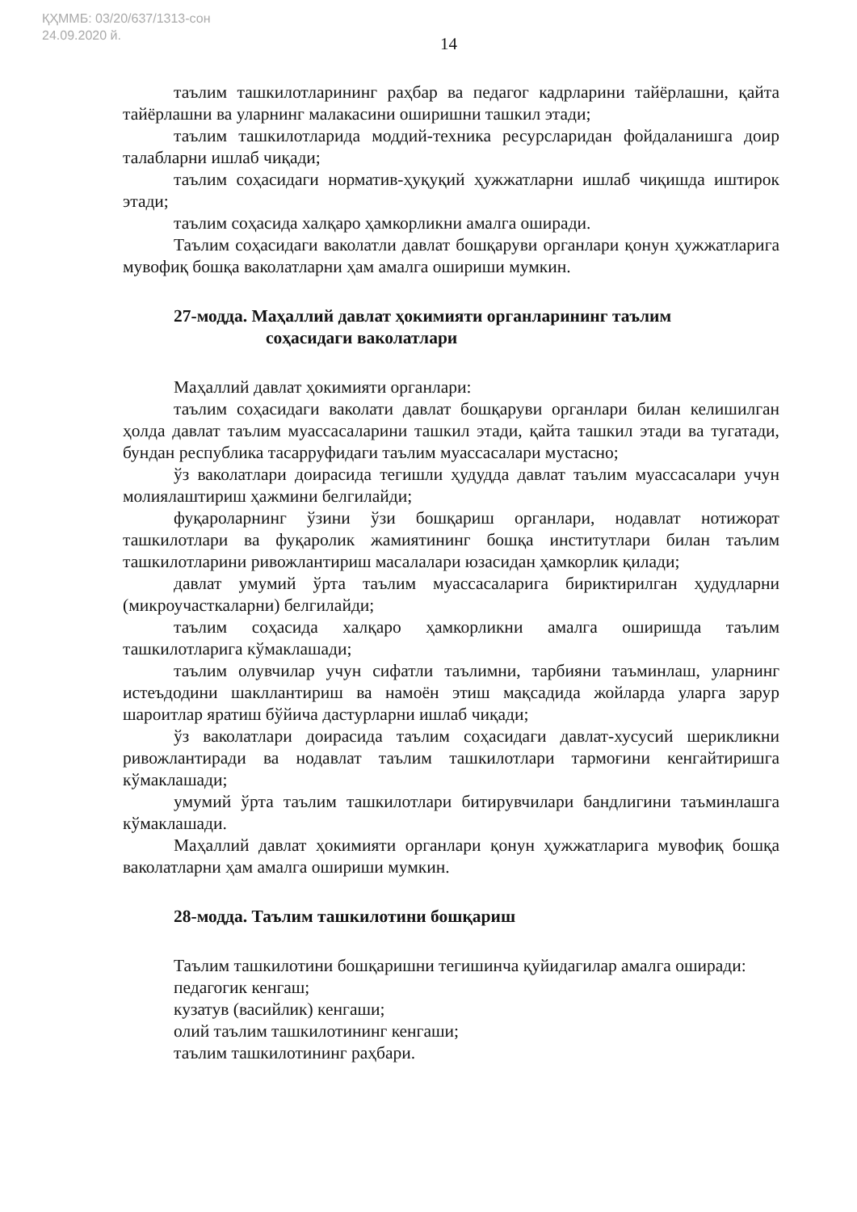ҚҲММБ: 03/20/637/1313-сон
24.09.2020 й.
14
таълим ташкилотларининг раҳбар ва педагог кадрларини тайёрлашни, қайта тайёрлашни ва уларнинг малакасини оширишни ташкил этади;
таълим ташкилотларида моддий-техника ресурсларидан фойдаланишга доир талабларни ишлаб чиқади;
таълим соҳасидаги норматив-ҳуқуқий ҳужжатларни ишлаб чиқишда иштирок этади;
таълим соҳасида халқаро ҳамкорликни амалга оширади.
Таълим соҳасидаги ваколатли давлат бошқаруви органлари қонун ҳужжатларига мувофиқ бошқа ваколатларни ҳам амалга ошириши мумкин.
27-модда. Маҳаллий давлат ҳокимияти органларининг таълим
соҳасидаги ваколатлари
Маҳаллий давлат ҳокимияти органлари:
таълим соҳасидаги ваколати давлат бошқаруви органлари билан келишилган ҳолда давлат таълим муассасаларини ташкил этади, қайта ташкил этади ва тугатади, бундан республика тасарруфидаги таълим муассасалари мустасно;
ўз ваколатлари доирасида тегишли ҳудудда давлат таълим муассасалари учун молиялаштириш ҳажмини белгилайди;
фуқароларнинг ўзини ўзи бошқариш органлари, нодавлат нотижорат ташкилотлари ва фуқаролик жамиятининг бошқа институтлари билан таълим ташкилотларини ривожлантириш масалалари юзасидан ҳамкорлик қилади;
давлат умумий ўрта таълим муассасаларига бириктирилган ҳудудларни (микроучасткаларни) белгилайди;
таълим соҳасида халқаро ҳамкорликни амалга оширишда таълим ташкилотларига кўмаклашади;
таълим олувчилар учун сифатли таълимни, тарбияни таъминлаш, уларнинг истеъдодини шакллантириш ва намоён этиш мақсадида жойларда уларга зарур шароитлар яратиш бўйича дастурларни ишлаб чиқади;
ўз ваколатлари доирасида таълим соҳасидаги давлат-хусусий шерикликни ривожлантиради ва нодавлат таълим ташкилотлари тармоғини кенгайтиришга кўмаклашади;
умумий ўрта таълим ташкилотлари битирувчилари бандлигини таъминлашга кўмаклашади.
Маҳаллий давлат ҳокимияти органлари қонун ҳужжатларига мувофиқ бошқа ваколатларни ҳам амалга ошириши мумкин.
28-модда. Таълим ташкилотини бошқариш
Таълим ташкилотини бошқаришни тегишинча қуйидагилар амалга оширади:
педагогик кенгаш;
кузатув (васийлик) кенгаши;
олий таълим ташкилотининг кенгаши;
таълим ташкилотининг раҳбари.